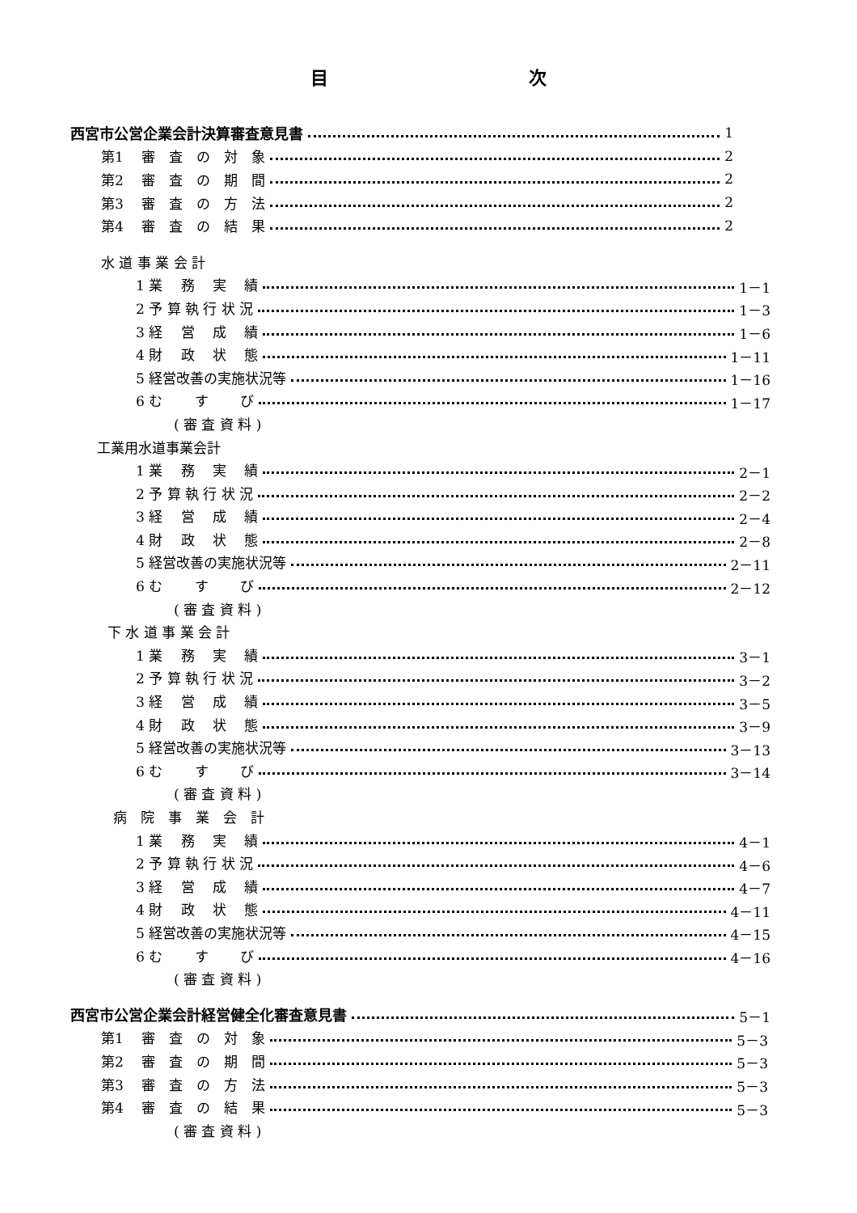目 次
西宮市公営企業会計決算審査意見書 1
第1　 審　査　の　対　象 2
第2　 審　査　の　期　間 2
第3　 審　査　の　方　法 2
第4　 審　査　の　結　果 2
水 道 事 業 会 計
1 業　 務　 実　 績 1－1
2 予 算 執 行 状 況 1－3
3 経　 営　 成　 績 1－6
4 財　 政　 状　 態 1－11
5 経営改善の実施状況等 1－16
6 む　　 す　　 び 1－17
( 審 査 資 料 )
工業用水道事業会計
1 業　 務　 実　 績 2－1
2 予 算 執 行 状 況 2－2
3 経　 営　 成　 績 2－4
4 財　 政　 状　 態 2－8
5 経営改善の実施状況等 2－11
6 む　　 す　　 び 2－12
( 審 査 資 料 )
下 水 道 事 業 会 計
1 業　 務　 実　 績 3－1
2 予 算 執 行 状 況 3－2
3 経　 営　 成　 績 3－5
4 財　 政　 状　 態 3－9
5 経営改善の実施状況等 3－13
6 む　　 す　　 び 3－14
( 審 査 資 料 )
病　院　事　業　会　計
1 業　 務　 実　 績 4－1
2 予 算 執 行 状 況 4－6
3 経　 営　 成　 績 4－7
4 財　 政　 状　 態 4－11
5 経営改善の実施状況等 4－15
6 む　　 す　　 び 4－16
( 審 査 資 料 )
西宮市公営企業会計経営健全化審査意見書 5－1
第1　 審　査　の　対　象 5－3
第2　 審　査　の　期　間 5－3
第3　 審　査　の　方　法 5－3
第4　 審　査　の　結　果 5－3
( 審 査 資 料 )